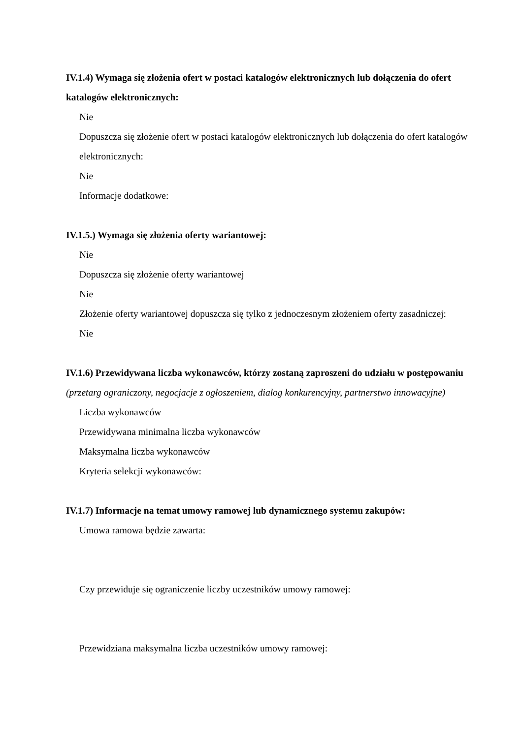IV.1.4) Wymaga się złożenia ofert w postaci katalogów elektronicznych lub dołączenia do ofert katalogów elektronicznych:
Nie
Dopuszcza się złożenie ofert w postaci katalogów elektronicznych lub dołączenia do ofert katalogów elektronicznych:
Nie
Informacje dodatkowe:
IV.1.5.) Wymaga się złożenia oferty wariantowej:
Nie
Dopuszcza się złożenie oferty wariantowej
Nie
Złożenie oferty wariantowej dopuszcza się tylko z jednoczesnym złożeniem oferty zasadniczej:
Nie
IV.1.6) Przewidywana liczba wykonawców, którzy zostaną zaproszeni do udziału w postępowaniu
(przetarg ograniczony, negocjacje z ogłoszeniem, dialog konkurencyjny, partnerstwo innowacyjne)
Liczba wykonawców
Przewidywana minimalna liczba wykonawców
Maksymalna liczba wykonawców
Kryteria selekcji wykonawców:
IV.1.7) Informacje na temat umowy ramowej lub dynamicznego systemu zakupów:
Umowa ramowa będzie zawarta:
Czy przewiduje się ograniczenie liczby uczestników umowy ramowej:
Przewidziana maksymalna liczba uczestników umowy ramowej: